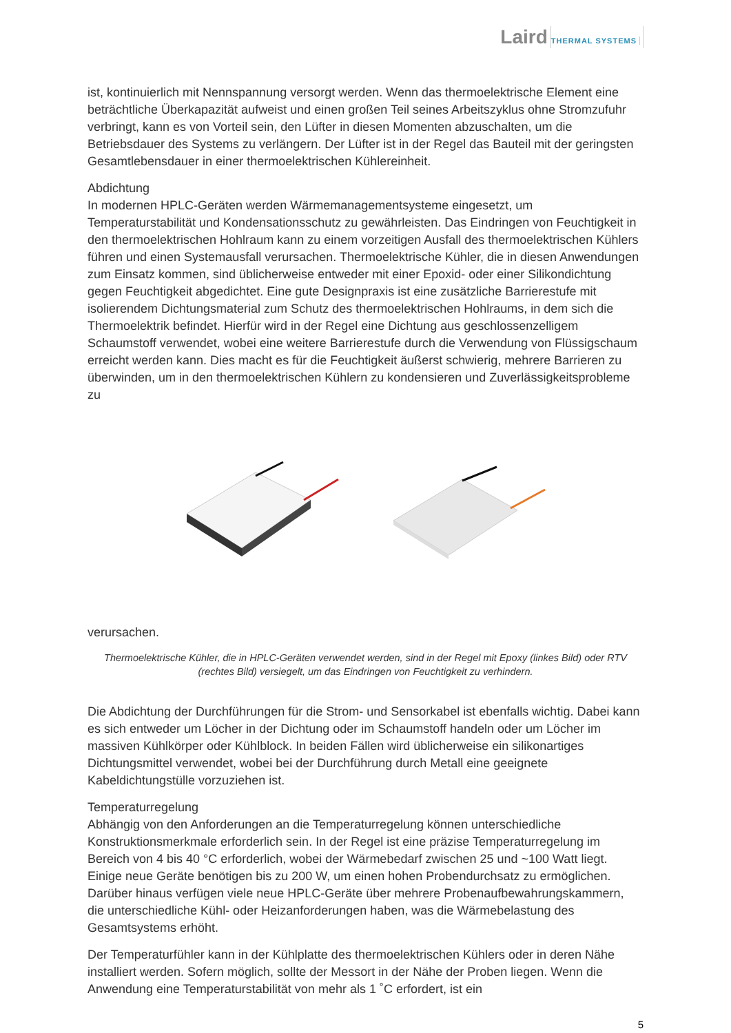Laird
THERMAL SYSTEMS
ist, kontinuierlich mit Nennspannung versorgt werden. Wenn das thermoelektrische Element eine beträchtliche Überkapazität aufweist und einen großen Teil seines Arbeitszyklus ohne Stromzufuhr verbringt, kann es von Vorteil sein, den Lüfter in diesen Momenten abzuschalten, um die Betriebsdauer des Systems zu verlängern. Der Lüfter ist in der Regel das Bauteil mit der geringsten Gesamtlebensdauer in einer thermoelektrischen Kühlereinheit.
Abdichtung
In modernen HPLC-Geräten werden Wärmemanagementsysteme eingesetzt, um Temperaturstabilität und Kondensationsschutz zu gewährleisten. Das Eindringen von Feuchtigkeit in den thermoelektrischen Hohlraum kann zu einem vorzeitigen Ausfall des thermoelektrischen Kühlers führen und einen Systemausfall verursachen. Thermoelektrische Kühler, die in diesen Anwendungen zum Einsatz kommen, sind üblicherweise entweder mit einer Epoxid- oder einer Silikondichtung gegen Feuchtigkeit abgedichtet. Eine gute Designpraxis ist eine zusätzliche Barrierestufe mit isolierendem Dichtungsmaterial zum Schutz des thermoelektrischen Hohlraums, in dem sich die Thermoelektrik befindet. Hierfür wird in der Regel eine Dichtung aus geschlossenzelligem Schaumstoff verwendet, wobei eine weitere Barrierestufe durch die Verwendung von Flüssigschaum erreicht werden kann. Dies macht es für die Feuchtigkeit äußerst schwierig, mehrere Barrieren zu überwinden, um in den thermoelektrischen Kühlern zu kondensieren und Zuverlässigkeitsprobleme zu
verursachen.
Thermoelektrische Kühler, die in HPLC-Geräten verwendet werden, sind in der Regel mit Epoxy (linkes Bild) oder RTV (rechtes Bild) versiegelt, um das Eindringen von Feuchtigkeit zu verhindern.
Die Abdichtung der Durchführungen für die Strom- und Sensorkabel ist ebenfalls wichtig. Dabei kann es sich entweder um Löcher in der Dichtung oder im Schaumstoff handeln oder um Löcher im massiven Kühlkörper oder Kühlblock. In beiden Fällen wird üblicherweise ein silikonartiges Dichtungsmittel verwendet, wobei bei der Durchführung durch Metall eine geeignete Kabeldichtungstülle vorzuziehen ist.
Temperaturregelung
Abhängig von den Anforderungen an die Temperaturregelung können unterschiedliche Konstruktionsmerkmale erforderlich sein. In der Regel ist eine präzise Temperaturregelung im Bereich von 4 bis 40 °C erforderlich, wobei der Wärmebedarf zwischen 25 und ~100 Watt liegt. Einige neue Geräte benötigen bis zu 200 W, um einen hohen Probendurchsatz zu ermöglichen. Darüber hinaus verfügen viele neue HPLC-Geräte über mehrere Probenaufbewahrungskammern, die unterschiedliche Kühl- oder Heizanforderungen haben, was die Wärmebelastung des Gesamtsystems erhöht.
Der Temperaturfühler kann in der Kühlplatte des thermoelektrischen Kühlers oder in deren Nähe installiert werden. Sofern möglich, sollte der Messort in der Nähe der Proben liegen. Wenn die Anwendung eine Temperaturstabilität von mehr als 1 ˚C erfordert, ist ein
5